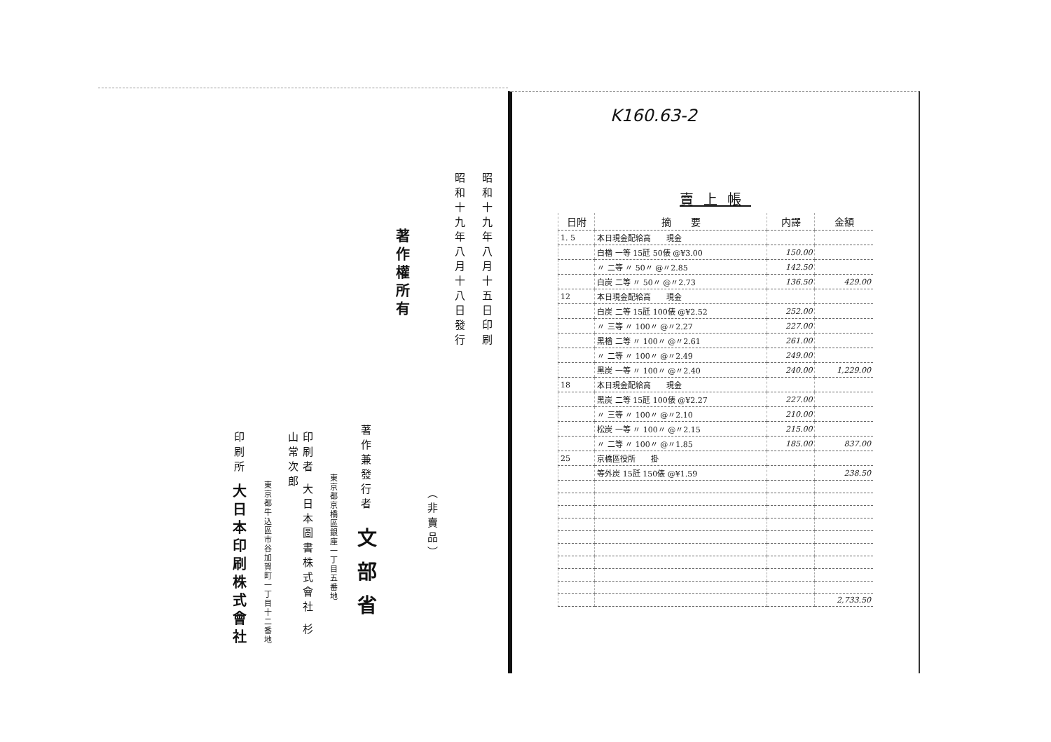昭和十九年八月十五日印刷
昭和十九年八月十八日發行
（非賣品）
著作權所有
著作兼發行者　文部省
東京都京橋區銀座一丁目五番地
印刷者 大日本圖書株式會社 杉山常次郎
東京都牛込區市谷加賀町一丁目十二番地
印刷所 大日本印刷株式會社
K160.63-2
賣上帳
| 日附 | 摘 要 | 内譯 | 金額 |
| --- | --- | --- | --- |
| 1. 5 | 本日現金配給高 現金 | | |
| | 白楢 一等 15瓩 50俵 @¥3.00 | 150.00 | |
| | 〃 二等 〃 50〃 @〃2.85 | 142.50 | |
| | 白炭 二等 〃 50〃 @〃2.73 | 136.50 | 429.00 |
| 12 | 本日現金配給高 現金 | | |
| | 白炭 二等 15瓩 100俵 @¥2.52 | 252.00 | |
| | 〃 三等 〃 100〃 @〃2.27 | 227.00 | |
| | 黑楢 二等 〃 100〃 @〃2.61 | 261.00 | |
| | 〃 二等 〃 100〃 @〃2.49 | 249.00 | |
| | 黑炭 一等 〃 100〃 @〃2.40 | 240.00 | 1,229.00 |
| 18 | 本日現金配給高 現金 | | |
| | 黑炭 二等 15瓩 100俵 @¥2.27 | 227.00 | |
| | 〃 三等 〃 100〃 @〃2.10 | 210.00 | |
| | 松炭 一等 〃 100〃 @〃2.15 | 215.00 | |
| | 〃 二等 〃 100〃 @〃1.85 | 185.00 | 837.00 |
| 25 | 京橋區役所 掛 | | |
| | 等外炭 15瓩 150俵 @¥1.59 | | 238.50 |
| | | | 2,733.50 |